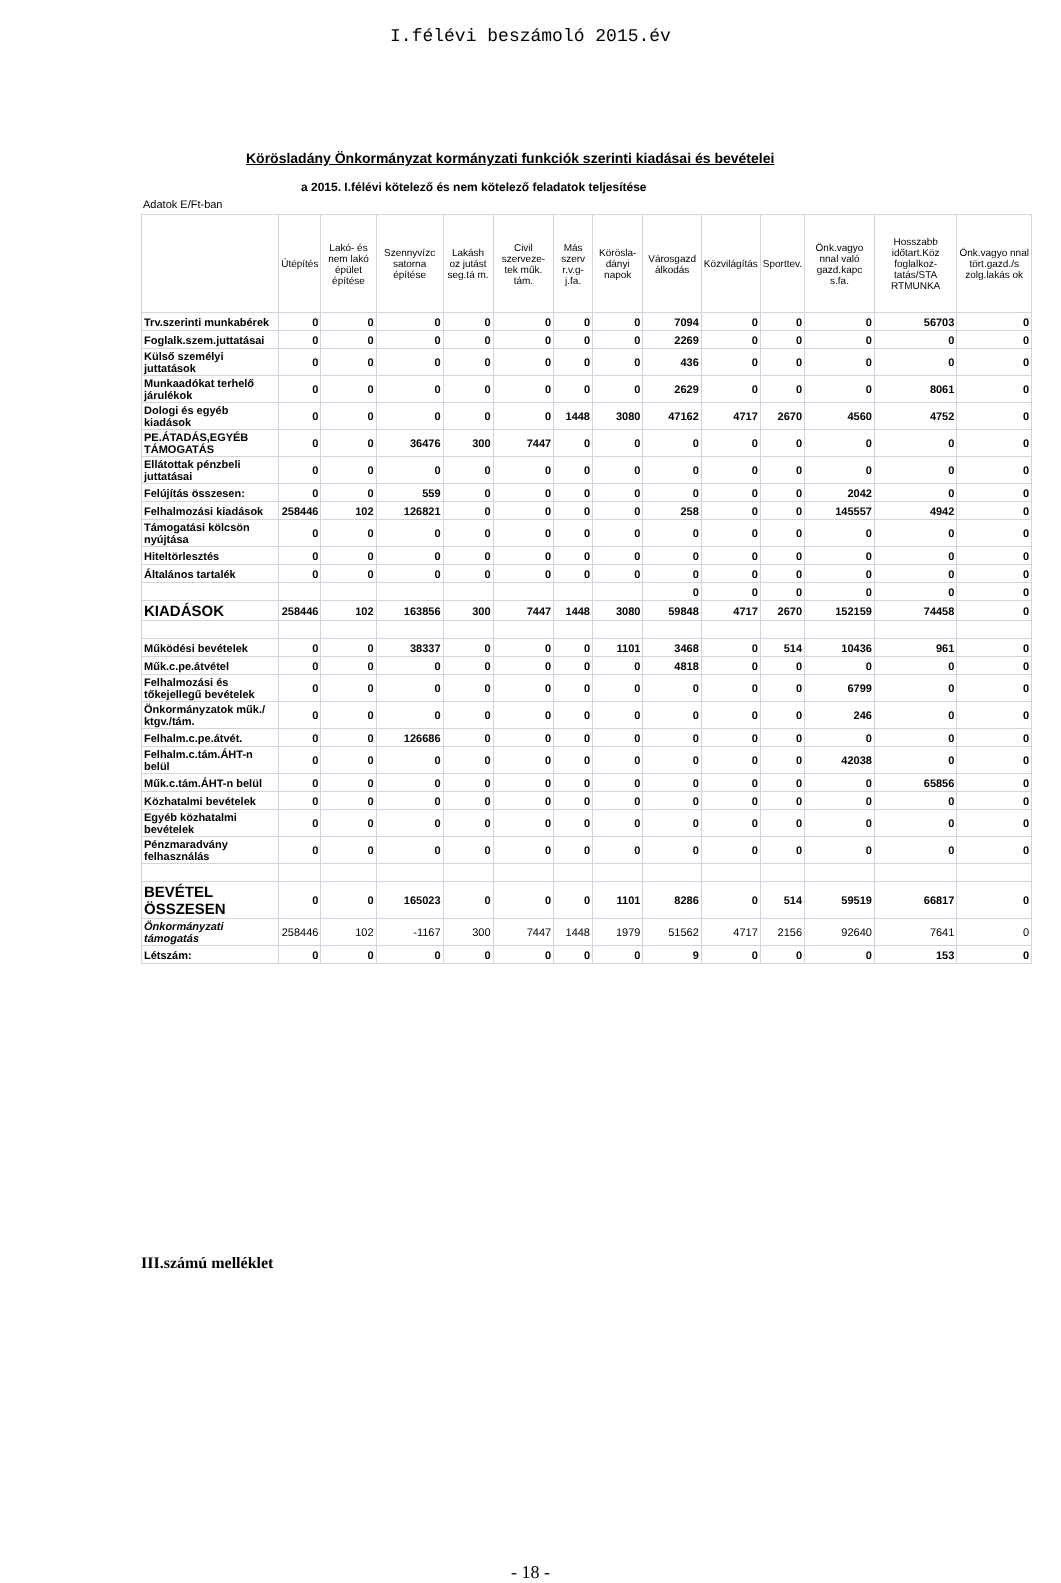I.félévi beszámoló 2015.év
Körösladány Önkormányzat kormányzati funkciók szerinti kiadásai és bevételei
a 2015. I.félévi kötelező és nem kötelező feladatok teljesítése
Adatok E/Ft-ban
| | Útépítés | Lakó- és nem lakó épület építése | Szennyvízc satorna építése | Lakásh oz jutást seg.tá m. | Civil szerveze-tek műk. tám. | Más szerv r.v.g-j.fa. | Körösla-dányi napok | Városgazd álkodás | Közvilágítás | Sporttev. | Önk.vagyo nnal való gazd.kapc s.fa. | Hosszabb időtart.Köz foglalkoz-tatás/STA RTMUNKA | Önk.vagyo nnal tört.gazd./s zolg.lakás ok |
| --- | --- | --- | --- | --- | --- | --- | --- | --- | --- | --- | --- | --- | --- |
| Trv.szerinti munkabérek | 0 | 0 | 0 | 0 | 0 | 0 | 0 | 7094 | 0 | 0 | 0 | 56703 | 0 |
| Foglalk.szem.juttatásai | 0 | 0 | 0 | 0 | 0 | 0 | 0 | 2269 | 0 | 0 | 0 | 0 | 0 |
| Külső személyi juttatások | 0 | 0 | 0 | 0 | 0 | 0 | 0 | 436 | 0 | 0 | 0 | 0 | 0 |
| Munkaadókat terhelő járulékok | 0 | 0 | 0 | 0 | 0 | 0 | 0 | 2629 | 0 | 0 | 0 | 8061 | 0 |
| Dologi és egyéb kiadások | 0 | 0 | 0 | 0 | 0 | 1448 | 3080 | 47162 | 4717 | 2670 | 4560 | 4752 | 0 |
| PE.ÁTADÁS,EGYÉB TÁMOGATÁS | 0 | 0 | 36476 | 300 | 7447 | 0 | 0 | 0 | 0 | 0 | 0 | 0 | 0 |
| Ellátottak pénzbeli juttatásai | 0 | 0 | 0 | 0 | 0 | 0 | 0 | 0 | 0 | 0 | 0 | 0 | 0 |
| Felújítás összesen: | 0 | 0 | 559 | 0 | 0 | 0 | 0 | 0 | 0 | 0 | 2042 | 0 | 0 |
| Felhalmozási kiadások | 258446 | 102 | 126821 | 0 | 0 | 0 | 0 | 258 | 0 | 0 | 145557 | 4942 | 0 |
| Támogatási kölcsön nyújtása | 0 | 0 | 0 | 0 | 0 | 0 | 0 | 0 | 0 | 0 | 0 | 0 | 0 |
| Hiteltörlesztés | 0 | 0 | 0 | 0 | 0 | 0 | 0 | 0 | 0 | 0 | 0 | 0 | 0 |
| Általános tartalék | 0 | 0 | 0 | 0 | 0 | 0 | 0 | 0 | 0 | 0 | 0 | 0 | 0 |
| | | | | | | | | 0 | 0 | 0 | 0 | 0 | 0 |
| KIADÁSOK | 258446 | 102 | 163856 | 300 | 7447 | 1448 | 3080 | 59848 | 4717 | 2670 | 152159 | 74458 | 0 |
| Működési bevételek | 0 | 0 | 38337 | 0 | 0 | 0 | 1101 | 3468 | 0 | 514 | 10436 | 961 | 0 |
| Műk.c.pe.átvétel | 0 | 0 | 0 | 0 | 0 | 0 | 0 | 4818 | 0 | 0 | 0 | 0 | 0 |
| Felhalmozási és tőkejellegű bevételek | 0 | 0 | 0 | 0 | 0 | 0 | 0 | 0 | 0 | 0 | 6799 | 0 | 0 |
| Önkormányzatok műk./ ktgv./tám. | 0 | 0 | 0 | 0 | 0 | 0 | 0 | 0 | 0 | 0 | 246 | 0 | 0 |
| Felhalm.c.pe.átvét. | 0 | 0 | 126686 | 0 | 0 | 0 | 0 | 0 | 0 | 0 | 0 | 0 | 0 |
| Felhalm.c.tám.ÁHT-n belül | 0 | 0 | 0 | 0 | 0 | 0 | 0 | 0 | 0 | 0 | 42038 | 0 | 0 |
| Műk.c.tám.ÁHT-n belül | 0 | 0 | 0 | 0 | 0 | 0 | 0 | 0 | 0 | 0 | 0 | 65856 | 0 |
| Közhatalmi bevételek | 0 | 0 | 0 | 0 | 0 | 0 | 0 | 0 | 0 | 0 | 0 | 0 | 0 |
| Egyéb közhatalmi bevételek | 0 | 0 | 0 | 0 | 0 | 0 | 0 | 0 | 0 | 0 | 0 | 0 | 0 |
| Pénzmaradvány felhasználás | 0 | 0 | 0 | 0 | 0 | 0 | 0 | 0 | 0 | 0 | 0 | 0 | 0 |
| BEVÉTEL ÖSSZESEN | 0 | 0 | 165023 | 0 | 0 | 0 | 1101 | 8286 | 0 | 514 | 59519 | 66817 | 0 |
| Önkormányzati támogatás | 258446 | 102 | -1167 | 300 | 7447 | 1448 | 1979 | 51562 | 4717 | 2156 | 92640 | 7641 | 0 |
| Létszám: | 0 | 0 | 0 | 0 | 0 | 0 | 0 | 9 | 0 | 0 | 0 | 153 | 0 |
III.számú melléklet
- 18 -